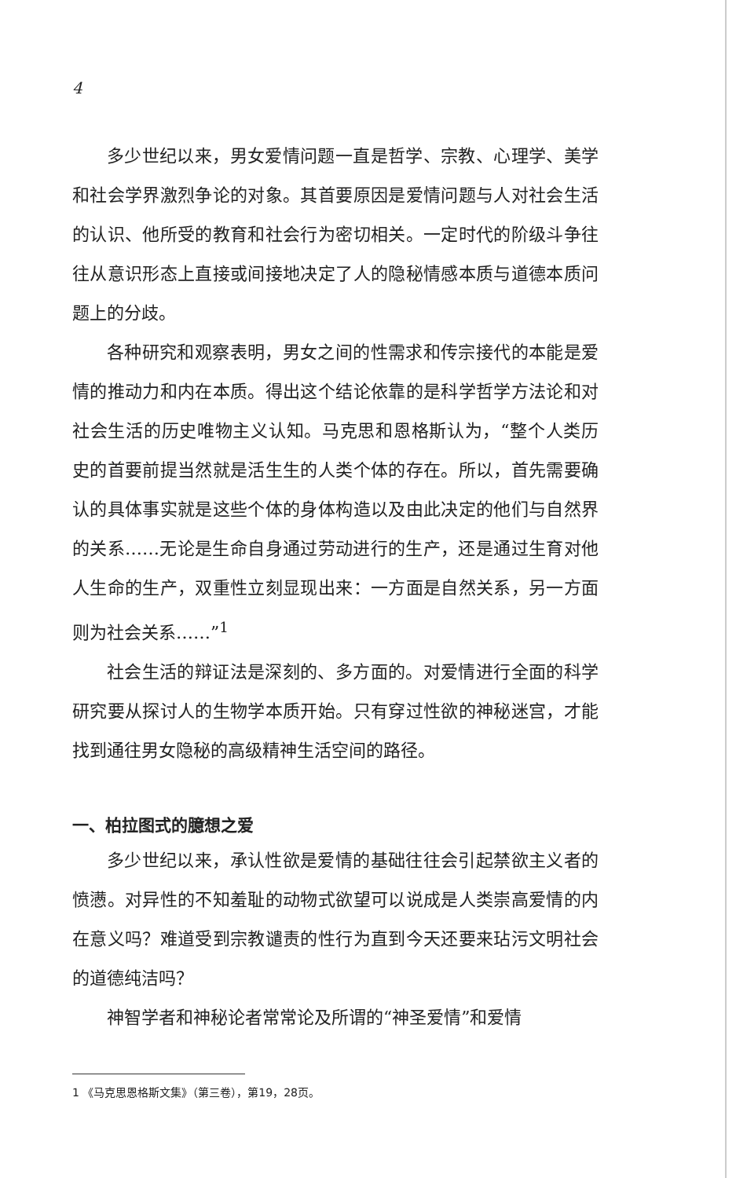4
多少世纪以来，男女爱情问题一直是哲学、宗教、心理学、美学和社会学界激烈争论的对象。其首要原因是爱情问题与人对社会生活的认识、他所受的教育和社会行为密切相关。一定时代的阶级斗争往往从意识形态上直接或间接地决定了人的隐秘情感本质与道德本质问题上的分歧。
各种研究和观察表明，男女之间的性需求和传宗接代的本能是爱情的推动力和内在本质。得出这个结论依靠的是科学哲学方法论和对社会生活的历史唯物主义认知。马克思和恩格斯认为，“整个人类历史的首要前提当然就是活生生的人类个体的存在。所以，首先需要确认的具体事实就是这些个体的身体构造以及由此决定的他们与自然界的关系……无论是生命自身通过劳动进行的生产，还是通过生育对他人生命的生产，双重性立刻显现出来：一方面是自然关系，另一方面则为社会关系……”<sup>1</sup>
社会生活的辩证法是深刻的、多方面的。对爱情进行全面的科学研究要从探讨人的生物学本质开始。只有穿过性欲的神秘迷宫，才能找到通往男女隐秘的高级精神生活空间的路径。
一、柏拉图式的臆想之爱
多少世纪以来，承认性欲是爱情的基础往往会引起禁欲主义者的愤懑。对异性的不知羞耻的动物式欲望可以说成是人类崇高爱情的内在意义吗？难道受到宗教谴责的性行为直到今天还要来玷污文明社会的道德纯洁吗？
神智学者和神秘论者常常论及所谓的“神圣爱情”和爱情
1 《马克思恩格斯文集》（第三卷），第19，28页。